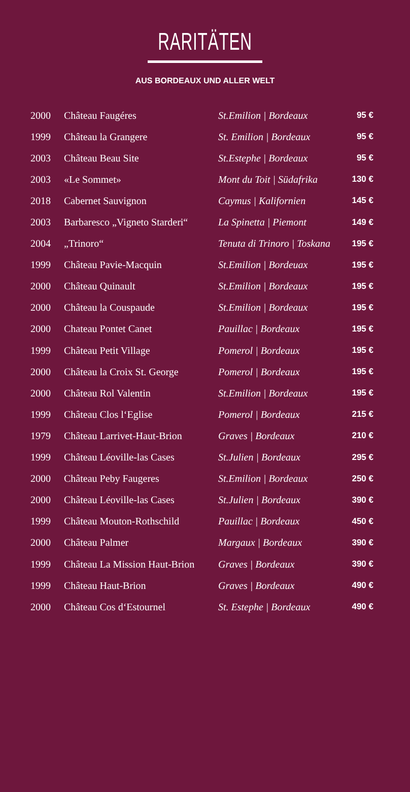RARITÄTEN
AUS BORDEAUX UND ALLER WELT
| 2000 | Château Faugéres | St.Emilion / Bordeaux | 95 € |
| 1999 | Château la Grangere | St. Emilion / Bordeaux | 95 € |
| 2003 | Château Beau Site | St.Estephe / Bordeaux | 95 € |
| 2003 | «Le Sommet» | Mont du Toit / Südafrika | 130 € |
| 2018 | Cabernet Sauvignon | Caymus / Kalifornien | 145 € |
| 2003 | Barbaresco „Vigneto Starderi“ | La Spinetta / Piemont | 149 € |
| 2004 | „Trinoro“ | Tenuta di Trinoro / Toskana | 195 € |
| 1999 | Château Pavie-Macquin | St.Emilion / Bordeuax | 195 € |
| 2000 | Château Quinault | St.Emilion / Bordeaux | 195 € |
| 2000 | Château la Couspaude | St.Emilion / Bordeaux | 195 € |
| 2000 | Chateau Pontet Canet | Pauillac / Bordeaux | 195 € |
| 1999 | Château Petit Village | Pomerol / Bordeaux | 195 € |
| 2000 | Château la Croix St. George | Pomerol / Bordeaux | 195 € |
| 2000 | Château Rol Valentin | St.Emilion / Bordeaux | 195 € |
| 1999 | Château Clos l‘Eglise | Pomerol / Bordeaux | 215 € |
| 1979 | Château Larrivet-Haut-Brion | Graves / Bordeaux | 210 € |
| 1999 | Château Léoville-las Cases | St.Julien / Bordeaux | 295 € |
| 2000 | Château Peby Faugeres | St.Emilion / Bordeaux | 250 € |
| 2000 | Château Léoville-las Cases | St.Julien / Bordeaux | 390 € |
| 1999 | Château Mouton-Rothschild | Pauillac / Bordeaux | 450 € |
| 2000 | Château Palmer | Margaux / Bordeaux | 390 € |
| 1999 | Château La Mission Haut-Brion | Graves / Bordeaux | 390 € |
| 1999 | Château Haut-Brion | Graves / Bordeaux | 490 € |
| 2000 | Château Cos d‘Estournel | St. Estephe / Bordeaux | 490 € |